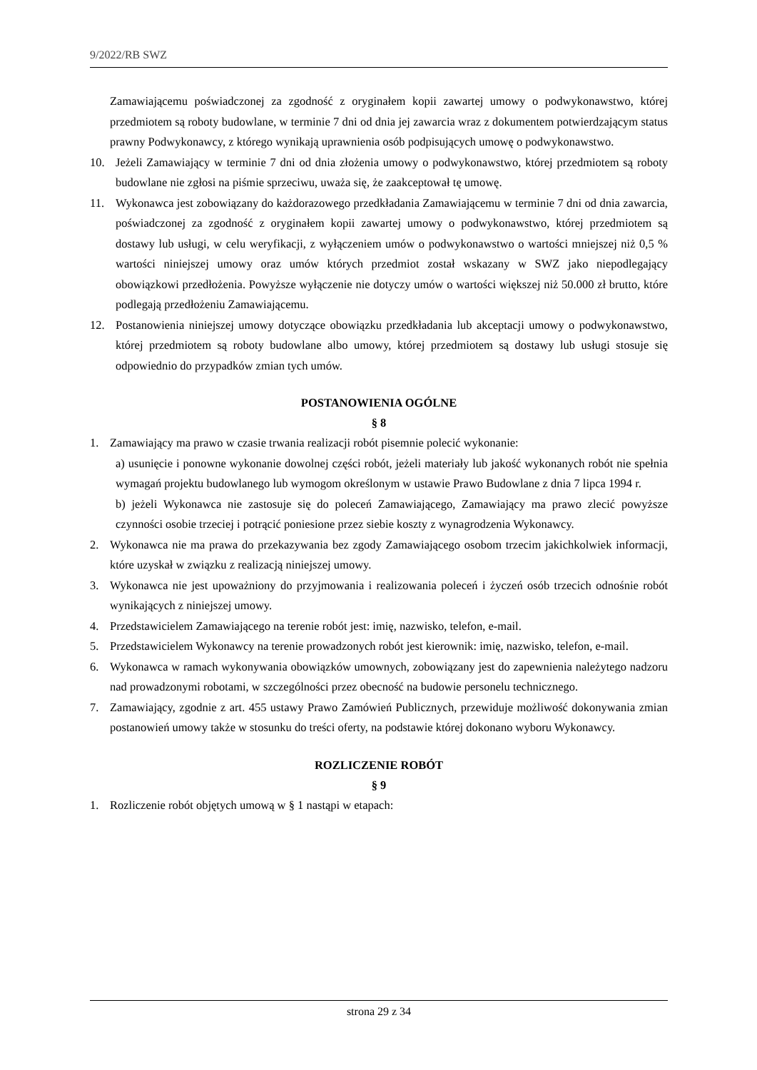9/2022/RB SWZ
Zamawiającemu poświadczonej za zgodność z oryginałem kopii zawartej umowy o podwykonawstwo, której przedmiotem są roboty budowlane, w terminie 7 dni od dnia jej zawarcia wraz z dokumentem potwierdzającym status prawny Podwykonawcy, z którego wynikają uprawnienia osób podpisujących umowę o podwykonawstwo.
10. Jeżeli Zamawiający w terminie 7 dni od dnia złożenia umowy o podwykonawstwo, której przedmiotem są roboty budowlane nie zgłosi na piśmie sprzeciwu, uważa się, że zaakceptował tę umowę.
11. Wykonawca jest zobowiązany do każdorazowego przedkładania Zamawiającemu w terminie 7 dni od dnia zawarcia, poświadczonej za zgodność z oryginałem kopii zawartej umowy o podwykonawstwo, której przedmiotem są dostawy lub usługi, w celu weryfikacji, z wyłączeniem umów o podwykonawstwo o wartości mniejszej niż 0,5 % wartości niniejszej umowy oraz umów których przedmiot został wskazany w SWZ jako niepodlegający obowiązkowi przedłożenia. Powyższe wyłączenie nie dotyczy umów o wartości większej niż 50.000 zł brutto, które podlegają przedłożeniu Zamawiającemu.
12. Postanowienia niniejszej umowy dotyczące obowiązku przedkładania lub akceptacji umowy o podwykonawstwo, której przedmiotem są roboty budowlane albo umowy, której przedmiotem są dostawy lub usługi stosuje się odpowiednio do przypadków zmian tych umów.
POSTANOWIENIA OGÓLNE
§ 8
1. Zamawiający ma prawo w czasie trwania realizacji robót pisemnie polecić wykonanie:
a) usunięcie i ponowne wykonanie dowolnej części robót, jeżeli materiały lub jakość wykonanych robót nie spełnia wymagań projektu budowlanego lub wymogom określonym w ustawie Prawo Budowlane z dnia 7 lipca 1994 r.
b) jeżeli Wykonawca nie zastosuje się do poleceń Zamawiającego, Zamawiający ma prawo zlecić powyższe czynności osobie trzeciej i potrącić poniesione przez siebie koszty z wynagrodzenia Wykonawcy.
2. Wykonawca nie ma prawa do przekazywania bez zgody Zamawiającego osobom trzecim jakichkolwiek informacji, które uzyskał w związku z realizacją niniejszej umowy.
3. Wykonawca nie jest upoważniony do przyjmowania i realizowania poleceń i życzeń osób trzecich odnośnie robót wynikających z niniejszej umowy.
4. Przedstawicielem Zamawiającego na terenie robót jest: imię, nazwisko, telefon, e-mail.
5. Przedstawicielem Wykonawcy na terenie prowadzonych robót jest kierownik: imię, nazwisko, telefon, e-mail.
6. Wykonawca w ramach wykonywania obowiązków umownych, zobowiązany jest do zapewnienia należytego nadzoru nad prowadzonymi robotami, w szczególności przez obecność na budowie personelu technicznego.
7. Zamawiający, zgodnie z art. 455 ustawy Prawo Zamówień Publicznych, przewiduje możliwość dokonywania zmian postanowień umowy także w stosunku do treści oferty, na podstawie której dokonano wyboru Wykonawcy.
ROZLICZENIE ROBÓT
§ 9
1. Rozliczenie robót objętych umową w § 1 nastąpi w etapach:
strona 29 z 34